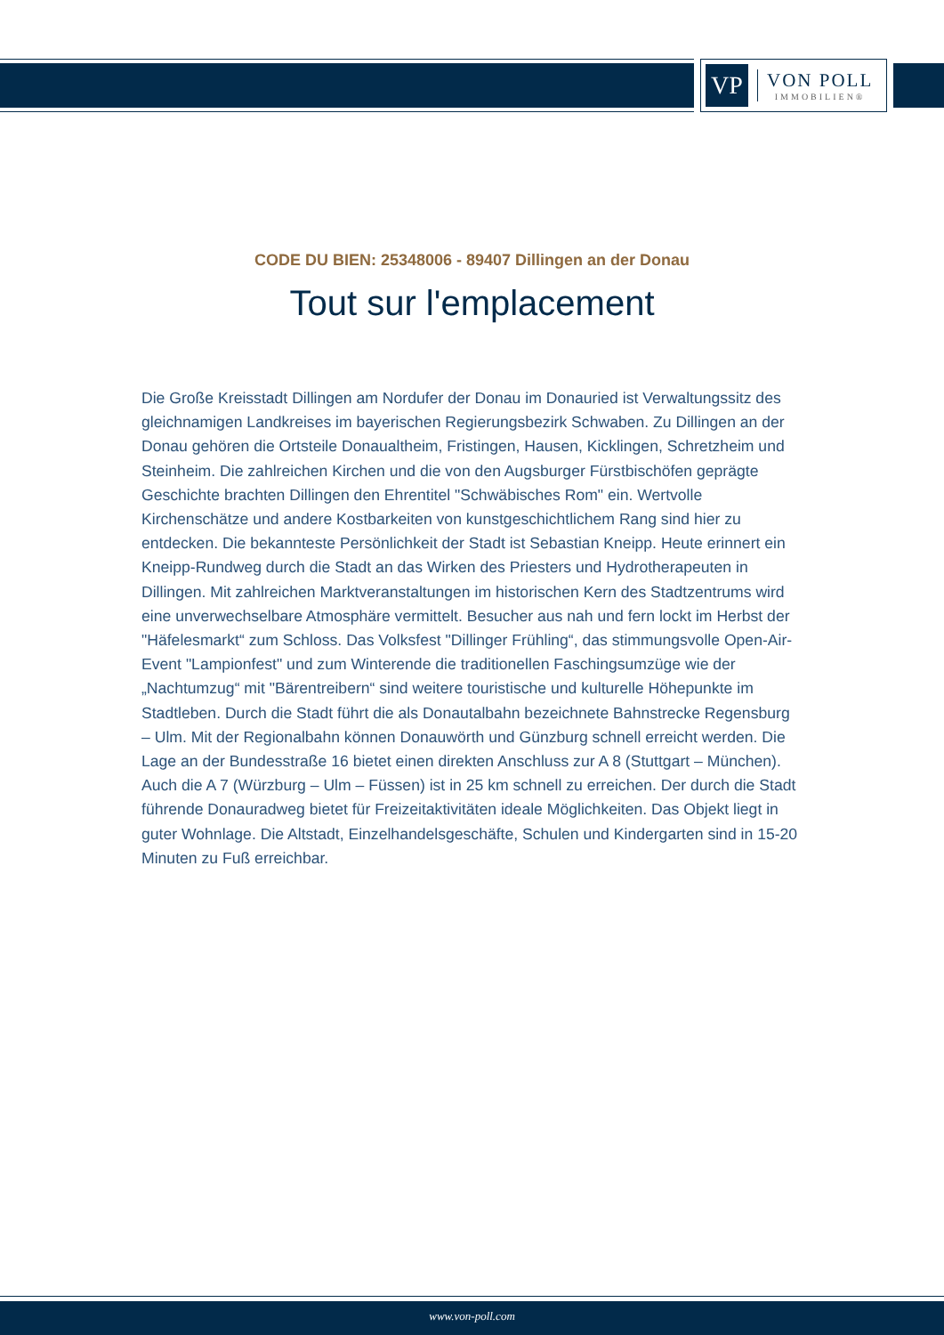VP
VON POLL
IMMOBILIEN®
CODE DU BIEN: 25348006 - 89407 Dillingen an der Donau
Tout sur l'emplacement
Die Große Kreisstadt Dillingen am Nordufer der Donau im Donauried ist Verwaltungssitz des gleichnamigen Landkreises im bayerischen Regierungsbezirk Schwaben. Zu Dillingen an der Donau gehören die Ortsteile Donaualtheim, Fristingen, Hausen, Kicklingen, Schretzheim und Steinheim. Die zahlreichen Kirchen und die von den Augsburger Fürstbischöfen geprägte Geschichte brachten Dillingen den Ehrentitel "Schwäbisches Rom" ein. Wertvolle Kirchenschätze und andere Kostbarkeiten von kunstgeschichtlichem Rang sind hier zu entdecken. Die bekannteste Persönlichkeit der Stadt ist Sebastian Kneipp. Heute erinnert ein Kneipp-Rundweg durch die Stadt an das Wirken des Priesters und Hydrotherapeuten in Dillingen. Mit zahlreichen Marktveranstaltungen im historischen Kern des Stadtzentrums wird eine unverwechselbare Atmosphäre vermittelt. Besucher aus nah und fern lockt im Herbst der "Häfelesmarkt“ zum Schloss. Das Volksfest "Dillinger Frühling“, das stimmungsvolle Open-Air-Event "Lampionfest" und zum Winterende die traditionellen Faschingsumzüge wie der „Nachtumzug“ mit "Bärentreibern“ sind weitere touristische und kulturelle Höhepunkte im Stadtleben. Durch die Stadt führt die als Donautalbahn bezeichnete Bahnstrecke Regensburg – Ulm. Mit der Regionalbahn können Donauwörth und Günzburg schnell erreicht werden. Die Lage an der Bundesstraße 16 bietet einen direkten Anschluss zur A 8 (Stuttgart – München). Auch die A 7 (Würzburg – Ulm – Füssen) ist in 25 km schnell zu erreichen. Der durch die Stadt führende Donauradweg bietet für Freizeitaktivitäten ideale Möglichkeiten. Das Objekt liegt in guter Wohnlage. Die Altstadt, Einzelhandelsgeschäfte, Schulen und Kindergarten sind in 15-20 Minuten zu Fuß erreichbar.
www.von-poll.com